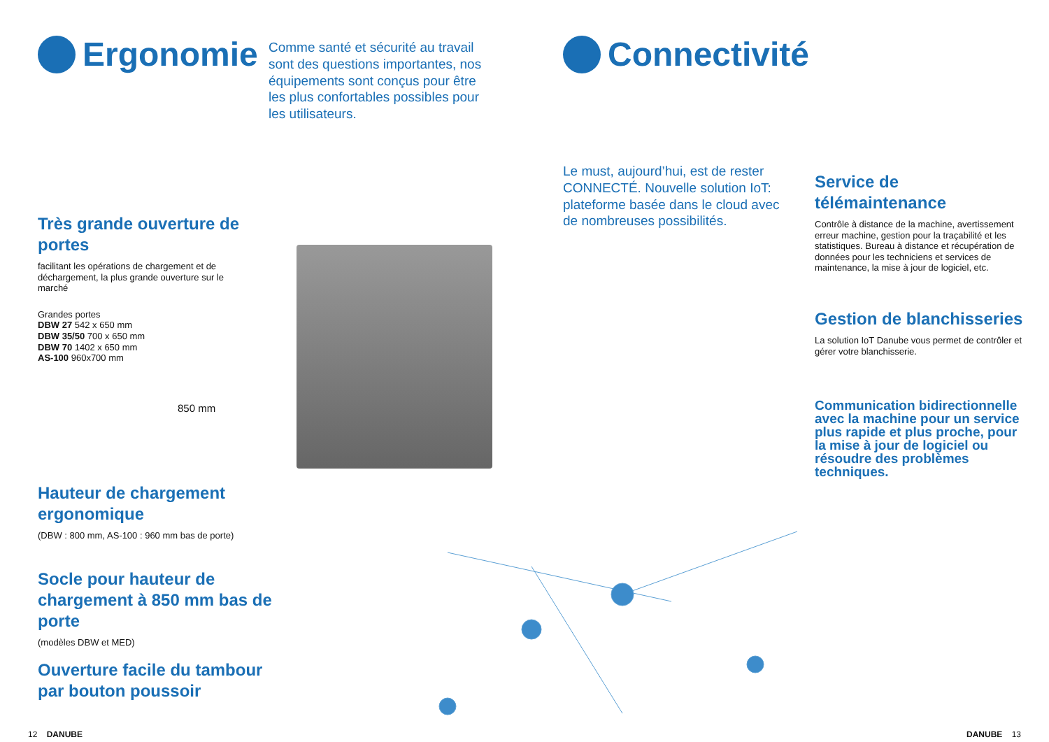Ergonomie
Comme santé et sécurité au travail sont des questions importantes, nos équipements sont conçus pour être les plus confortables possibles pour les utilisateurs.
Très grande ouverture de portes
facilitant les opérations de chargement et de déchargement, la plus grande ouverture sur le marché
Grandes portes
DBW 27 542 x 650 mm
DBW 35/50 700 x 650 mm
DBW 70 1402 x 650 mm
AS-100 960x700 mm
850 mm
Hauteur de chargement ergonomique
(DBW : 800 mm, AS-100 : 960 mm bas de porte)
Socle pour hauteur de chargement à 850 mm bas de porte
(modèles DBW et MED)
Ouverture facile du tambour par bouton poussoir
12 DANUBE
Connectivité
Le must, aujourd’hui, est de rester CONNECTÉ. Nouvelle solution IoT: plateforme basée dans le cloud avec de nombreuses possibilités.
Service de télémaintenance
Contrôle à distance de la machine, avertissement erreur machine, gestion pour la traçabilité et les statistiques. Bureau à distance et récupération de données pour les techniciens et services de maintenance, la mise à jour de logiciel, etc.
Gestion de blanchisseries
La solution IoT Danube vous permet de contrôler et gérer votre blanchisserie.
Communication bidirectionnelle avec la machine pour un service plus rapide et plus proche, pour la mise à jour de logiciel ou résoudre des problèmes techniques.
DANUBE 13